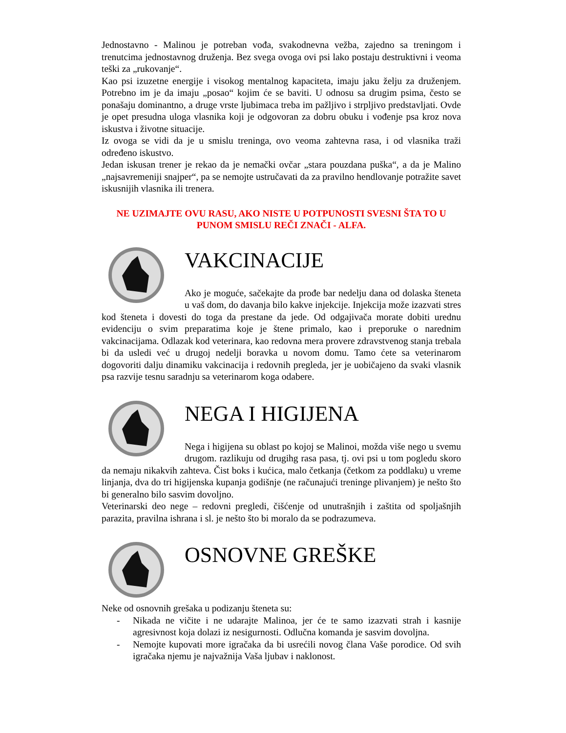Jednostavno - Malinou je potreban vođa, svakodnevna vežba, zajedno sa treningom i trenutcima jednostavnog druženja. Bez svega ovoga ovi psi lako postaju destruktivni i veoma teški za „rukovanje“.
Kao psi izuzetne energije i visokog mentalnog kapaciteta, imaju jaku želju za druženjem. Potrebno im je da imaju „posao“ kojim će se baviti. U odnosu sa drugim psima, često se ponašaju dominantno, a druge vrste ljubimaca treba im pažljivo i strpljivo predstavljati. Ovde je opet presudna uloga vlasnika koji je odgovoran za dobru obuku i vođenje psa kroz nova iskustva i životne situacije.
Iz ovoga se vidi da je u smislu treninga, ovo veoma zahtevna rasa, i od vlasnika traži određeno iskustvo.
Jedan iskusan trener je rekao da je nemački ovčar „stara pouzdana puška“, a da je Malino „najsavremeniji snajper“, pa se nemojte ustručavati da za pravilno hendlovanje potražite savet iskusnijih vlasnika ili trenera.
NE UZIMAJTE OVU RASU, AKO NISTE U POTPUNOSTI SVESNI ŠTA TO U PUNOM SMISLU REČI ZNAČI - ALFA.
VAKCINACIJE
Ako je moguće, sačekajte da prođe bar nedelju dana od dolaska šteneta u vaš dom, do davanja bilo kakve injekcije. Injekcija može izazvati stres kod šteneta i dovesti do toga da prestane da jede. Od odgajivača morate dobiti urednu evidenciju o svim preparatima koje je štene primalo, kao i preporuke o narednim vakcinacijama. Odlazak kod veterinara, kao redovna mera provere zdravstvenog stanja trebala bi da usledi već u drugoj nedelji boravka u novom domu. Tamo ćete sa veterinarom dogovoriti dalju dinamiku vakcinacija i redovnih pregleda, jer je uobičajeno da svaki vlasnik psa razvije tesnu saradnju sa veterinarom koga odabere.
NEGA I HIGIJENA
Nega i higijena su oblast po kojoj se Malinoi, možda više nego u svemu drugom. razlikuju od drugihg rasa pasa, tj. ovi psi u tom pogledu skoro da nemaju nikakvih zahteva. Čist boks i kućica, malo četkanja (četkom za poddlaku) u vreme linjanja, dva do tri higijenska kupanja godišnje (ne računajući treninge plivanjem) je nešto što bi generalno bilo sasvim dovoljno.
Veterinarski deo nege – redovni pregledi, čišćenje od unutrašnjih i zaštita od spoljašnjih parazita, pravilna ishrana i sl. je nešto što bi moralo da se podrazumeva.
OSNOVNE GREŠKE
Neke od osnovnih grešaka u podizanju šteneta su:
- Nikada ne vičite i ne udarajte Malinoa, jer će te samo izazvati strah i kasnije agresivnost koja dolazi iz nesigurnosti. Odlučna komanda je sasvim dovoljna.
- Nemojte kupovati more igračaka da bi usrećili novog člana Vaše porodice. Od svih igračaka njemu je najvažnija Vaša ljubav i naklonost.